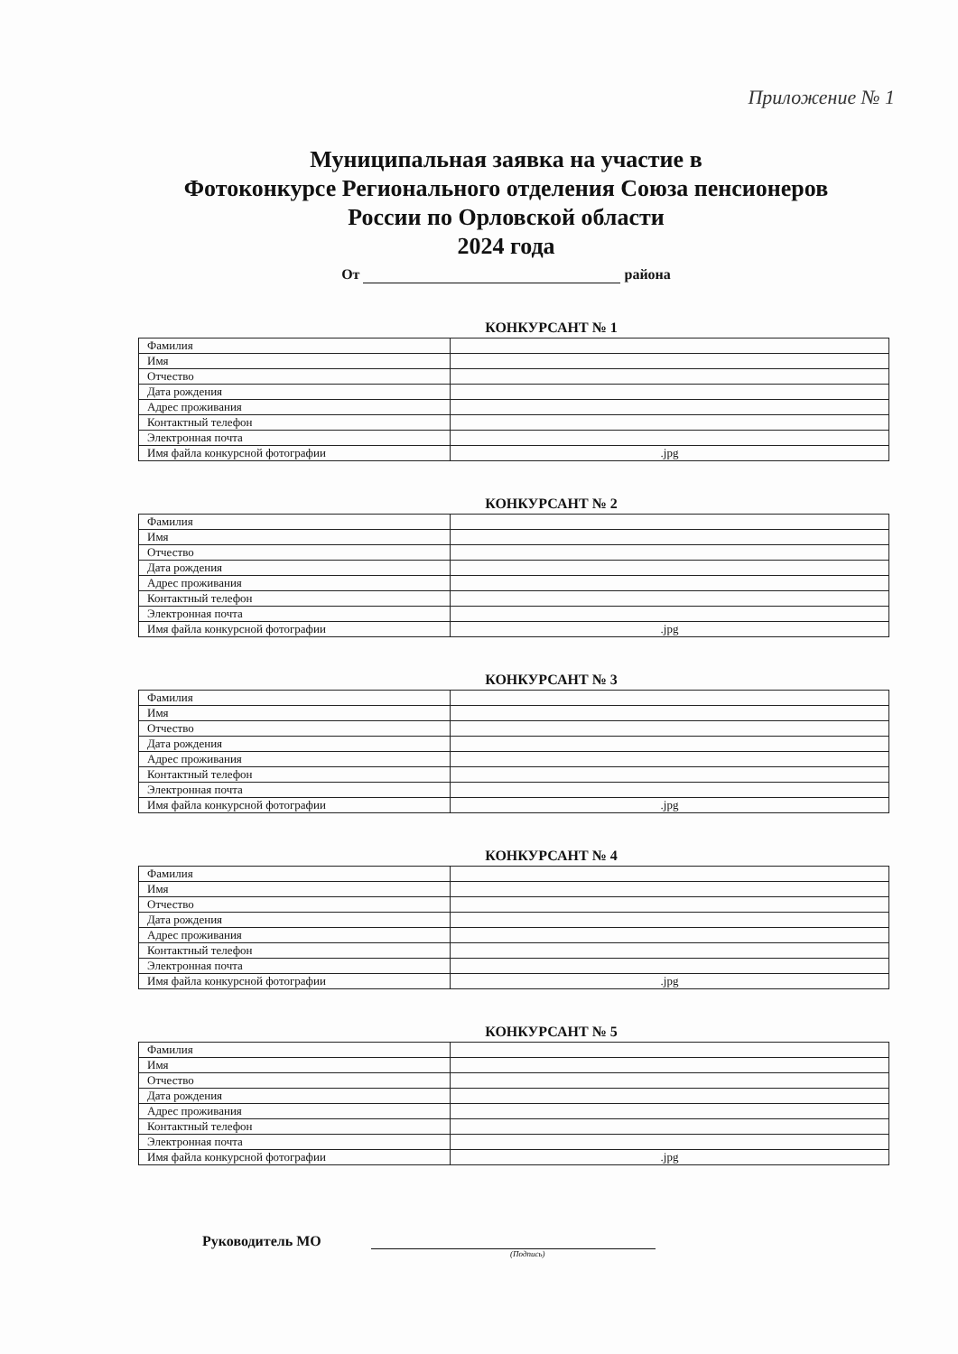Приложение № 1
Муниципальная заявка на участие в
Фотоконкурсе Регионального отделения Союза пенсионеров
России по Орловской области
2024 года
От района
КОНКУРСАНТ № 1
| Фамилия | |
| Имя | |
| Отчество | |
| Дата рождения | |
| Адрес проживания | |
| Контактный телефон | |
| Электронная почта | |
| Имя файла конкурсной фотографии | .jpg |
КОНКУРСАНТ № 2
| Фамилия | |
| Имя | |
| Отчество | |
| Дата рождения | |
| Адрес проживания | |
| Контактный телефон | |
| Электронная почта | |
| Имя файла конкурсной фотографии | .jpg |
КОНКУРСАНТ № 3
| Фамилия | |
| Имя | |
| Отчество | |
| Дата рождения | |
| Адрес проживания | |
| Контактный телефон | |
| Электронная почта | |
| Имя файла конкурсной фотографии | .jpg |
КОНКУРСАНТ № 4
| Фамилия | |
| Имя | |
| Отчество | |
| Дата рождения | |
| Адрес проживания | |
| Контактный телефон | |
| Электронная почта | |
| Имя файла конкурсной фотографии | .jpg |
КОНКУРСАНТ № 5
| Фамилия | |
| Имя | |
| Отчество | |
| Дата рождения | |
| Адрес проживания | |
| Контактный телефон | |
| Электронная почта | |
| Имя файла конкурсной фотографии | .jpg |
Руководитель МО
(Подпись)